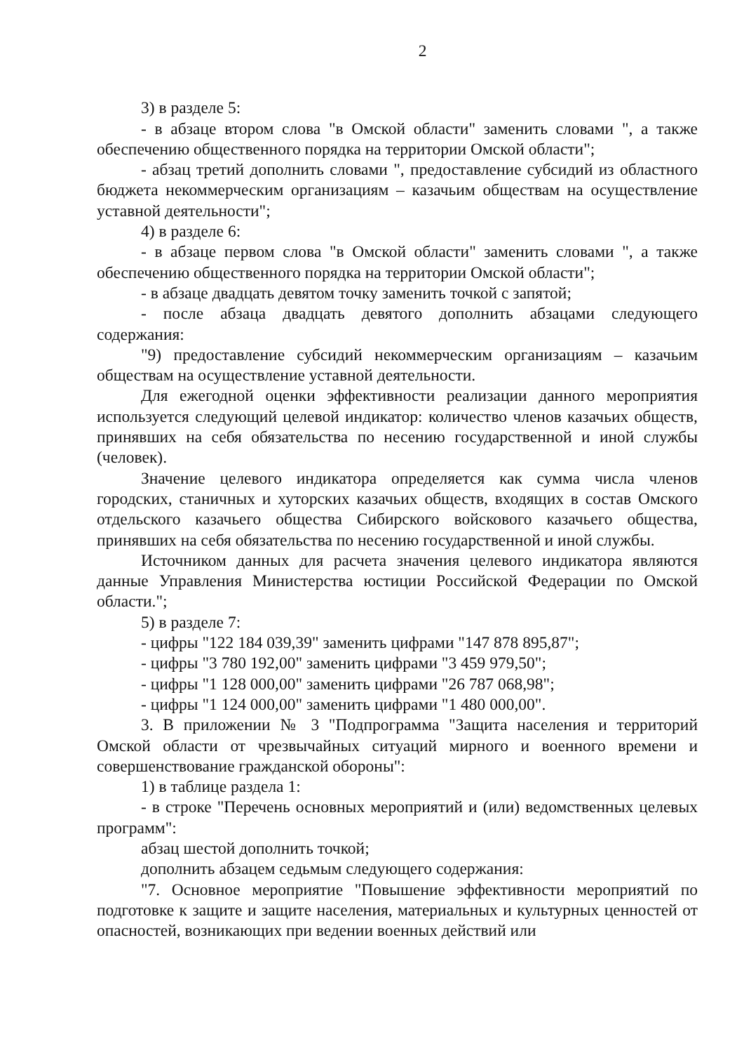2
3) в разделе 5:
- в абзаце втором слова "в Омской области" заменить словами ", а также обеспечению общественного порядка на территории Омской области";
- абзац третий дополнить словами ", предоставление субсидий из областного бюджета некоммерческим организациям – казачьим обществам на осуществление уставной деятельности";
4) в разделе 6:
- в абзаце первом слова "в Омской области" заменить словами ", а также обеспечению общественного порядка на территории Омской области";
- в абзаце двадцать девятом точку заменить точкой с запятой;
- после абзаца двадцать девятого дополнить абзацами следующего содержания:
"9) предоставление субсидий некоммерческим организациям – казачьим обществам на осуществление уставной деятельности.
Для ежегодной оценки эффективности реализации данного мероприятия используется следующий целевой индикатор: количество членов казачьих обществ, принявших на себя обязательства по несению государственной и иной службы (человек).
Значение целевого индикатора определяется как сумма числа членов городских, станичных и хуторских казачьих обществ, входящих в состав Омского отдельского казачьего общества Сибирского войскового казачьего общества, принявших на себя обязательства по несению государственной и иной службы.
Источником данных для расчета значения целевого индикатора являются данные Управления Министерства юстиции Российской Федерации по Омской области.";
5) в разделе 7:
- цифры "122 184 039,39" заменить цифрами "147 878 895,87";
- цифры "3 780 192,00" заменить цифрами "3 459 979,50";
- цифры "1 128 000,00" заменить цифрами "26 787 068,98";
- цифры "1 124 000,00" заменить цифрами "1 480 000,00".
3. В приложении № 3 "Подпрограмма "Защита населения и территорий Омской области от чрезвычайных ситуаций мирного и военного времени и совершенствование гражданской обороны":
1) в таблице раздела 1:
- в строке "Перечень основных мероприятий и (или) ведомственных целевых программ":
абзац шестой дополнить точкой;
дополнить абзацем седьмым следующего содержания:
"7. Основное мероприятие "Повышение эффективности мероприятий по подготовке к защите и защите населения, материальных и культурных ценностей от опасностей, возникающих при ведении военных действий или